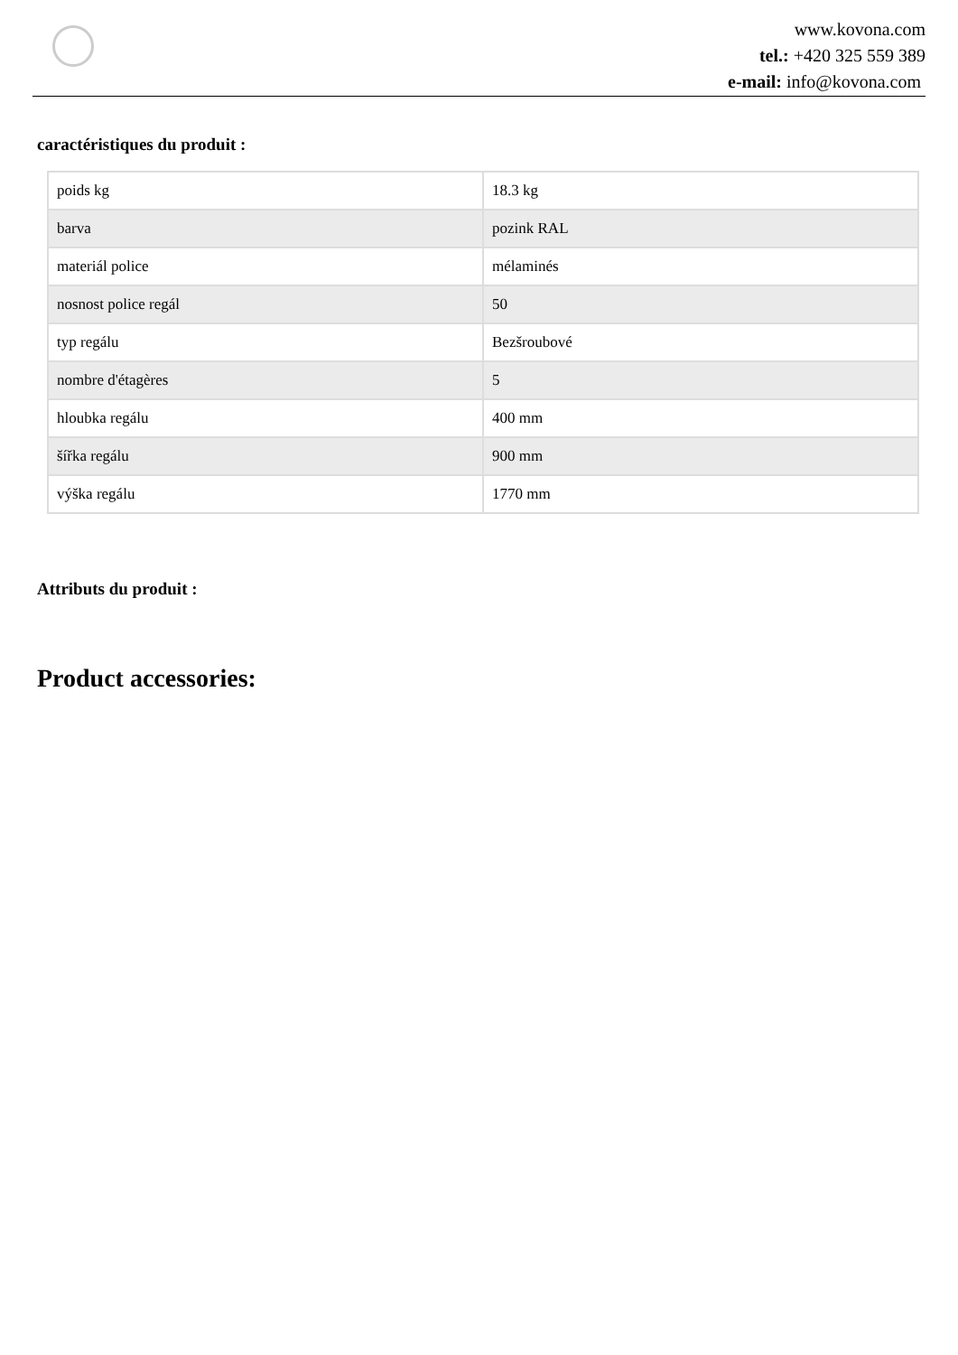www.kovona.com
tel.: +420 325 559 389
e-mail: info@kovona.com
caractéristiques du produit :
| poids kg | 18.3 kg |
| barva | pozink RAL |
| materiál police | mélaminés |
| nosnost police regál | 50 |
| typ regálu | Bezšroubové |
| nombre d'étagères | 5 |
| hloubka regálu | 400 mm |
| šířka regálu | 900 mm |
| výška regálu | 1770 mm |
Attributs du produit :
Product accessories: